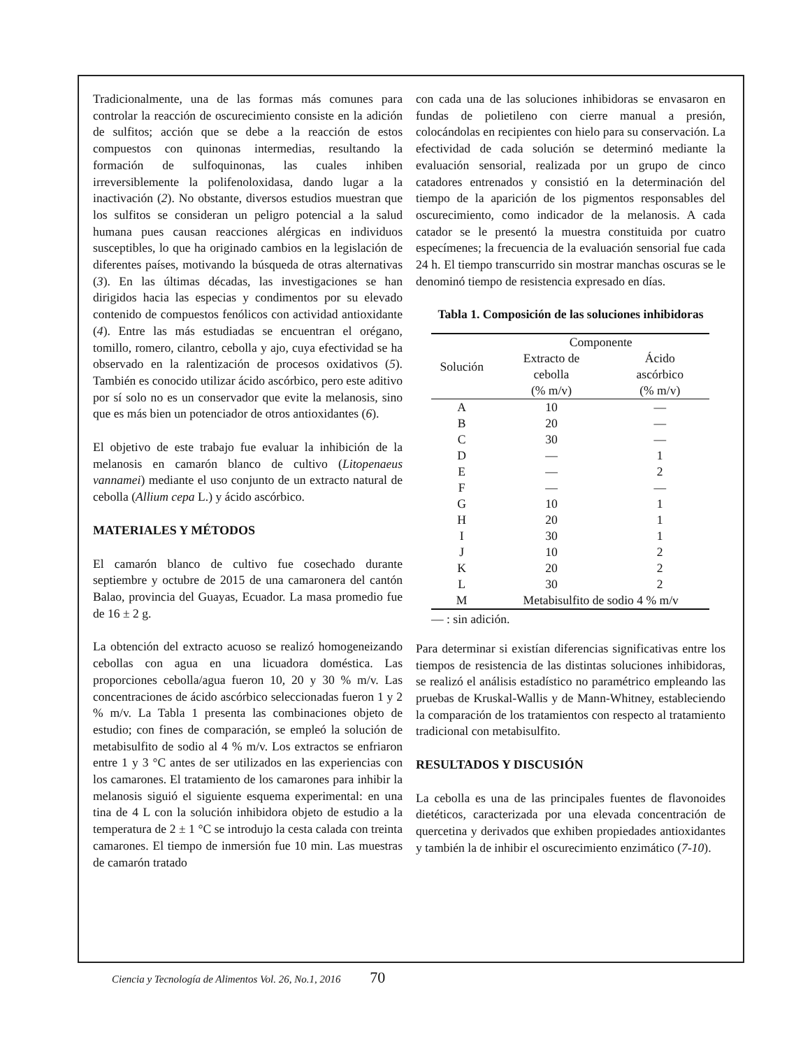Tradicionalmente, una de las formas más comunes para controlar la reacción de oscurecimiento consiste en la adición de sulfitos; acción que se debe a la reacción de estos compuestos con quinonas intermedias, resultando la formación de sulfoquinonas, las cuales inhiben irreversiblemente la polifenoloxidasa, dando lugar a la inactivación (2). No obstante, diversos estudios muestran que los sulfitos se consideran un peligro potencial a la salud humana pues causan reacciones alérgicas en individuos susceptibles, lo que ha originado cambios en la legislación de diferentes países, motivando la búsqueda de otras alternativas (3). En las últimas décadas, las investigaciones se han dirigidos hacia las especias y condimentos por su elevado contenido de compuestos fenólicos con actividad antioxidante (4). Entre las más estudiadas se encuentran el orégano, tomillo, romero, cilantro, cebolla y ajo, cuya efectividad se ha observado en la ralentización de procesos oxidativos (5). También es conocido utilizar ácido ascórbico, pero este aditivo por sí solo no es un conservador que evite la melanosis, sino que es más bien un potenciador de otros antioxidantes (6).
El objetivo de este trabajo fue evaluar la inhibición de la melanosis en camarón blanco de cultivo (Litopenaeus vannamei) mediante el uso conjunto de un extracto natural de cebolla (Allium cepa L.) y ácido ascórbico.
MATERIALES Y MÉTODOS
El camarón blanco de cultivo fue cosechado durante septiembre y octubre de 2015 de una camaronera del cantón Balao, provincia del Guayas, Ecuador. La masa promedio fue de 16 ± 2 g.
La obtención del extracto acuoso se realizó homogeneizando cebollas con agua en una licuadora doméstica. Las proporciones cebolla/agua fueron 10, 20 y 30 % m/v. Las concentraciones de ácido ascórbico seleccionadas fueron 1 y 2 % m/v. La Tabla 1 presenta las combinaciones objeto de estudio; con fines de comparación, se empleó la solución de metabisulfito de sodio al 4 % m/v. Los extractos se enfriaron entre 1 y 3 °C antes de ser utilizados en las experiencias con los camarones. El tratamiento de los camarones para inhibir la melanosis siguió el siguiente esquema experimental: en una tina de 4 L con la solución inhibidora objeto de estudio a la temperatura de 2 ± 1 °C se introdujo la cesta calada con treinta camarones. El tiempo de inmersión fue 10 min. Las muestras de camarón tratado
con cada una de las soluciones inhibidoras se envasaron en fundas de polietileno con cierre manual a presión, colocándolas en recipientes con hielo para su conservación. La efectividad de cada solución se determinó mediante la evaluación sensorial, realizada por un grupo de cinco catadores entrenados y consistió en la determinación del tiempo de la aparición de los pigmentos responsables del oscurecimiento, como indicador de la melanosis. A cada catador se le presentó la muestra constituida por cuatro especímenes; la frecuencia de la evaluación sensorial fue cada 24 h. El tiempo transcurrido sin mostrar manchas oscuras se le denominó tiempo de resistencia expresado en días.
Tabla 1. Composición de las soluciones inhibidoras
| Solución | Componente | |
| --- | --- | --- |
| | Extracto de cebolla (% m/v) | Ácido ascórbico (% m/v) |
| A | 10 | — |
| B | 20 | — |
| C | 30 | — |
| D | — | 1 |
| E | — | 2 |
| F | — | — |
| G | 10 | 1 |
| H | 20 | 1 |
| I | 30 | 1 |
| J | 10 | 2 |
| K | 20 | 2 |
| L | 30 | 2 |
| M | Metabisulfito de sodio 4 % m/v | |
— : sin adición.
Para determinar si existían diferencias significativas entre los tiempos de resistencia de las distintas soluciones inhibidoras, se realizó el análisis estadístico no paramétrico empleando las pruebas de Kruskal-Wallis y de Mann-Whitney, estableciendo la comparación de los tratamientos con respecto al tratamiento tradicional con metabisulfito.
RESULTADOS Y DISCUSIÓN
La cebolla es una de las principales fuentes de flavonoides dietéticos, caracterizada por una elevada concentración de quercetina y derivados que exhiben propiedades antioxidantes y también la de inhibir el oscurecimiento enzimático (7-10).
Ciencia y Tecnología de Alimentos Vol. 26, No.1, 2016 70